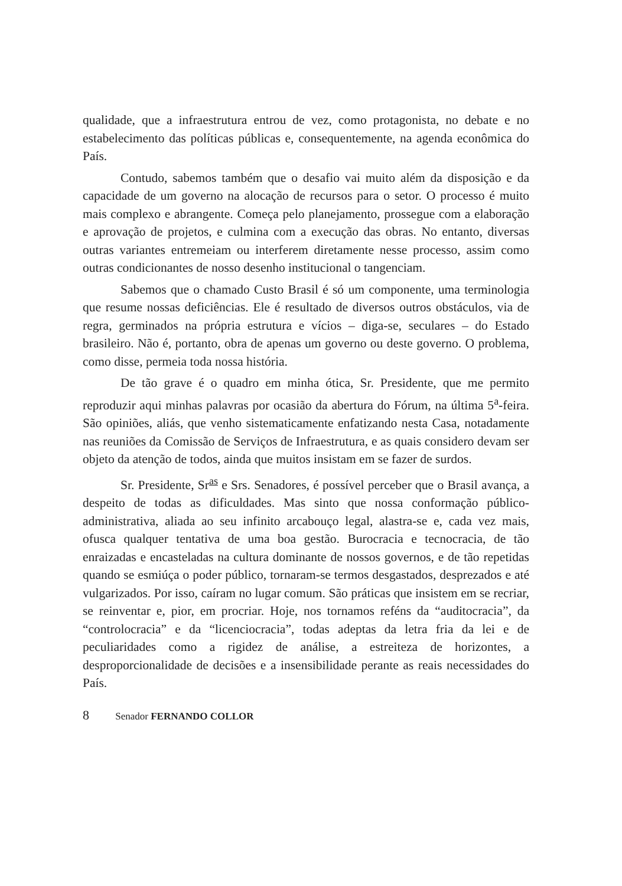qualidade, que a infraestrutura entrou de vez, como protagonista, no debate e no estabelecimento das políticas públicas e, consequentemente, na agenda econômica do País.
Contudo, sabemos também que o desafio vai muito além da disposição e da capacidade de um governo na alocação de recursos para o setor. O processo é muito mais complexo e abrangente. Começa pelo planejamento, prossegue com a elaboração e aprovação de projetos, e culmina com a execução das obras. No entanto, diversas outras variantes entremeiam ou interferem diretamente nesse processo, assim como outras condicionantes de nosso desenho institucional o tangenciam.
Sabemos que o chamado Custo Brasil é só um componente, uma terminologia que resume nossas deficiências. Ele é resultado de diversos outros obstáculos, via de regra, germinados na própria estrutura e vícios – diga-se, seculares – do Estado brasileiro. Não é, portanto, obra de apenas um governo ou deste governo. O problema, como disse, permeia toda nossa história.
De tão grave é o quadro em minha ótica, Sr. Presidente, que me permito reproduzir aqui minhas palavras por ocasião da abertura do Fórum, na última 5<sup>a</sup>-feira. São opiniões, aliás, que venho sistematicamente enfatizando nesta Casa, notadamente nas reuniões da Comissão de Serviços de Infraestrutura, e as quais considero devam ser objeto da atenção de todos, ainda que muitos insistam em se fazer de surdos.
Sr. Presidente, Sr<sup>as</sup> e Srs. Senadores, é possível perceber que o Brasil avança, a despeito de todas as dificuldades. Mas sinto que nossa conformação público-administrativa, aliada ao seu infinito arcabouço legal, alastra-se e, cada vez mais, ofusca qualquer tentativa de uma boa gestão. Burocracia e tecnocracia, de tão enraizadas e encasteladas na cultura dominante de nossos governos, e de tão repetidas quando se esmiúça o poder público, tornaram-se termos desgastados, desprezados e até vulgarizados. Por isso, caíram no lugar comum. São práticas que insistem em se recriar, se reinventar e, pior, em procriar. Hoje, nos tornamos reféns da “auditocracia”, da “controlocracia” e da “licenciocracia”, todas adeptas da letra fria da lei e de peculiaridades como a rigidez de análise, a estreiteza de horizontes, a desproporcionalidade de decisões e a insensibilidade perante as reais necessidades do País.
8 Senador FERNANDO COLLOR